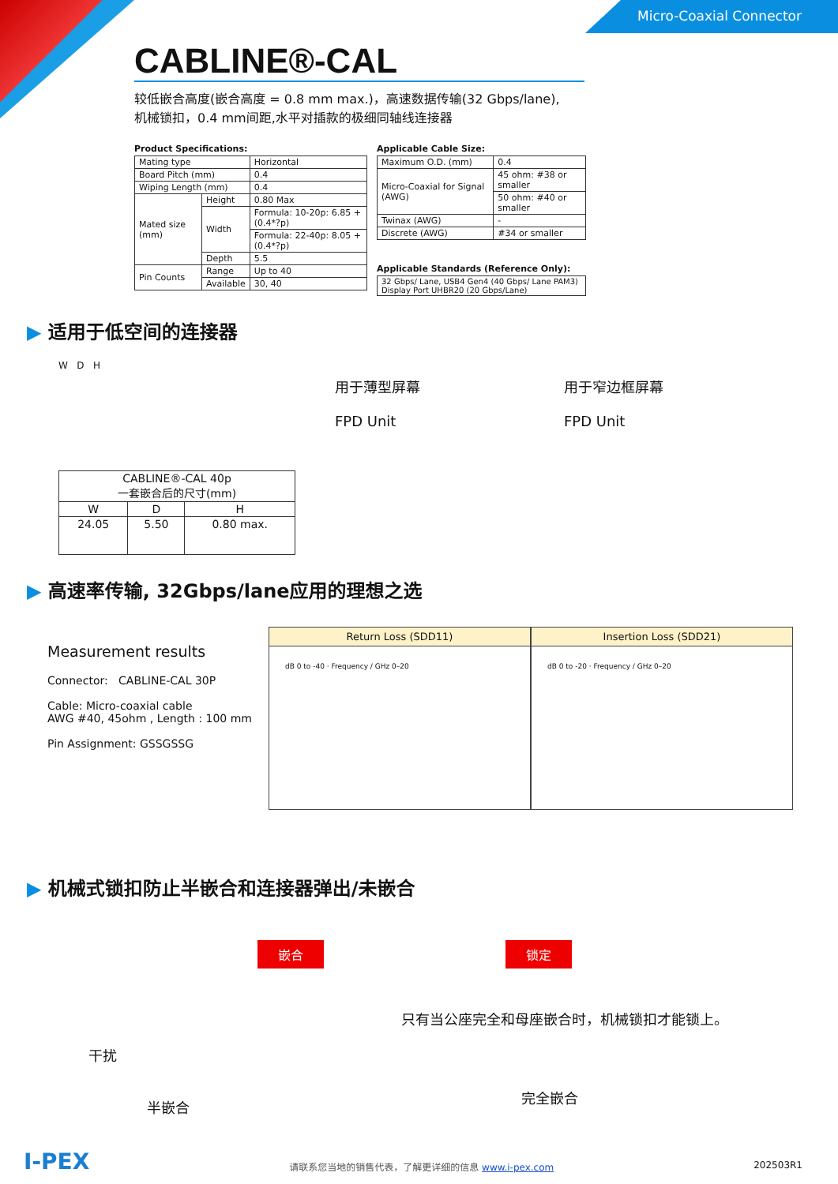Micro-Coaxial Connector
CABLINE®-CAL
较低嵌合高度(嵌合高度 = 0.8 mm max.)，高速数据传输(32 Gbps/lane),
机械锁扣，0.4 mm间距,水平对插款的极细同轴线连接器
Product Specifications:
| Mating type | | Horizontal |
| Board Pitch (mm) | | 0.4 |
| Wiping Length (mm) | | 0.4 |
| Mated size (mm) | Height | 0.80 Max |
| | Width | Formula: 10-20p: 6.85 +(0.4*?p) |
| | | Formula: 22-40p: 8.05 +(0.4*?p) |
| | Depth | 5.5 |
| Pin Counts | Range | Up to 40 |
| | Available | 30, 40 |
Applicable Cable Size:
| Maximum O.D. (mm) | 0.4 |
| Micro-Coaxial for Signal (AWG) | 45 ohm: #38 or smaller |
| | 50 ohm: #40 or smaller |
| Twinax (AWG) | - |
| Discrete (AWG) | #34 or smaller |
Applicable Standards (Reference Only):
| 32 Gbps/ Lane, USB4 Gen4 (40 Gbps/ Lane PAM3) Display Port UHBR20 (20 Gbps/Lane) |
▶ 适用于低空间的连接器
W D H
| CABLINE®-CAL 40p 一套嵌合后的尺寸(mm) | | |
| W | D | H |
| 24.05 | 5.50 | 0.80 max. |
用于薄型屏幕
FPD Unit
用于窄边框屏幕
FPD Unit
▶ 高速率传输, 32Gbps/lane应用的理想之选
Measurement results
Connector: CABLINE-CAL 30P
Cable: Micro-coaxial cable
AWG #40, 45ohm , Length : 100 mm
Pin Assignment: GSSGSSG
Return Loss (SDD11)
dB 0 to -40 · Frequency / GHz 0–20
Insertion Loss (SDD21)
dB 0 to -20 · Frequency / GHz 0–20
▶ 机械式锁扣防止半嵌合和连接器弹出/未嵌合
嵌合 锁定
只有当公座完全和母座嵌合时，机械锁扣才能锁上。
干扰
半嵌合 完全嵌合
I-PEX 请联系您当地的销售代表，了解更详细的信息 www.i-pex.com 202503R1